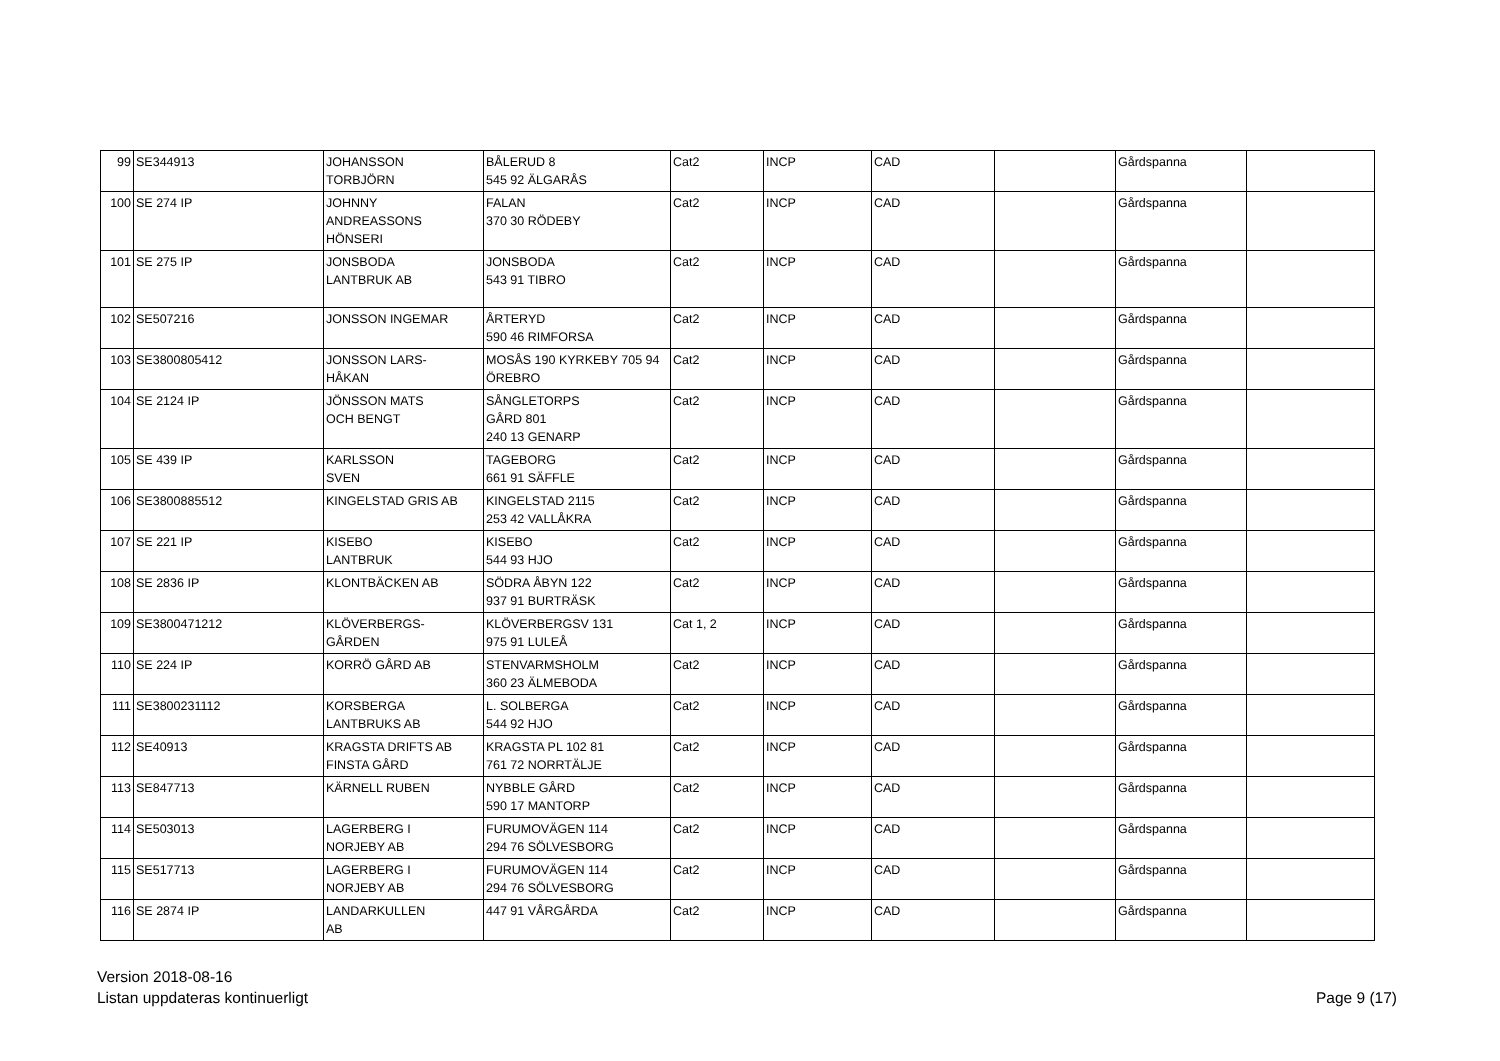| 99 | SE344913 | JOHANSSON TORBJÖRN | BÅLERUD 8 545 92 ÄLGARÅS | Cat2 | INCP | CAD | | Gårdspanna | |
| 100 | SE 274 IP | JOHNNY ANDREASSONS HÖNSERI | FALAN 370 30 RÖDEBY | Cat2 | INCP | CAD | | Gårdspanna | |
| 101 | SE 275 IP | JONSBODA LANTBRUK AB | JONSBODA 543 91 TIBRO | Cat2 | INCP | CAD | | Gårdspanna | |
| 102 | SE507216 | JONSSON INGEMAR | ÅRTERYD 590 46 RIMFORSA | Cat2 | INCP | CAD | | Gårdspanna | |
| 103 | SE3800805412 | JONSSON LARS- HÅKAN | MOSÅS 190 KYRKEBY 705 94 ÖREBRO | Cat2 | INCP | CAD | | Gårdspanna | |
| 104 | SE 2124 IP | JÖNSSON MATS OCH BENGT | SÅNGLETORPS GÅRD 801 240 13 GENARP | Cat2 | INCP | CAD | | Gårdspanna | |
| 105 | SE 439 IP | KARLSSON SVEN | TAGEBORG 661 91 SÄFFLE | Cat2 | INCP | CAD | | Gårdspanna | |
| 106 | SE3800885512 | KINGELSTAD GRIS AB | KINGELSTAD 2115 253 42 VALLÅKRA | Cat2 | INCP | CAD | | Gårdspanna | |
| 107 | SE 221 IP | KISEBO LANTBRUK | KISEBO 544 93 HJO | Cat2 | INCP | CAD | | Gårdspanna | |
| 108 | SE 2836 IP | KLONTBÄCKEN AB | SÖDRA ÅBYN 122 937 91 BURTRÄSK | Cat2 | INCP | CAD | | Gårdspanna | |
| 109 | SE3800471212 | KLÖVERBERGS- GÅRDEN | KLÖVERBERGSV 131 975 91 LULEÅ | Cat 1, 2 | INCP | CAD | | Gårdspanna | |
| 110 | SE 224 IP | KORRÖ GÅRD AB | STENVARMSHOLM 360 23 ÄLMEBODA | Cat2 | INCP | CAD | | Gårdspanna | |
| 111 | SE3800231112 | KORSBERGA LANTBRUKS AB | L. SOLBERGA 544 92 HJO | Cat2 | INCP | CAD | | Gårdspanna | |
| 112 | SE40913 | KRAGSTA DRIFTS AB FINSTA GÅRD | KRAGSTA PL 102 81 761 72 NORRTÄLJE | Cat2 | INCP | CAD | | Gårdspanna | |
| 113 | SE847713 | KÄRNELL RUBEN | NYBBLE GÅRD 590 17 MANTORP | Cat2 | INCP | CAD | | Gårdspanna | |
| 114 | SE503013 | LAGERBERG I NORJEBY AB | FURUMOVÄGEN 114 294 76 SÖLVESBORG | Cat2 | INCP | CAD | | Gårdspanna | |
| 115 | SE517713 | LAGERBERG I NORJEBY AB | FURUMOVÄGEN 114 294 76 SÖLVESBORG | Cat2 | INCP | CAD | | Gårdspanna | |
| 116 | SE 2874 IP | LANDARKULLEN AB | 447 91 VÅRGÅRDA | Cat2 | INCP | CAD | | Gårdspanna | |
Version 2018-08-16
Listan uppdateras kontinuerligt
Page 9 (17)